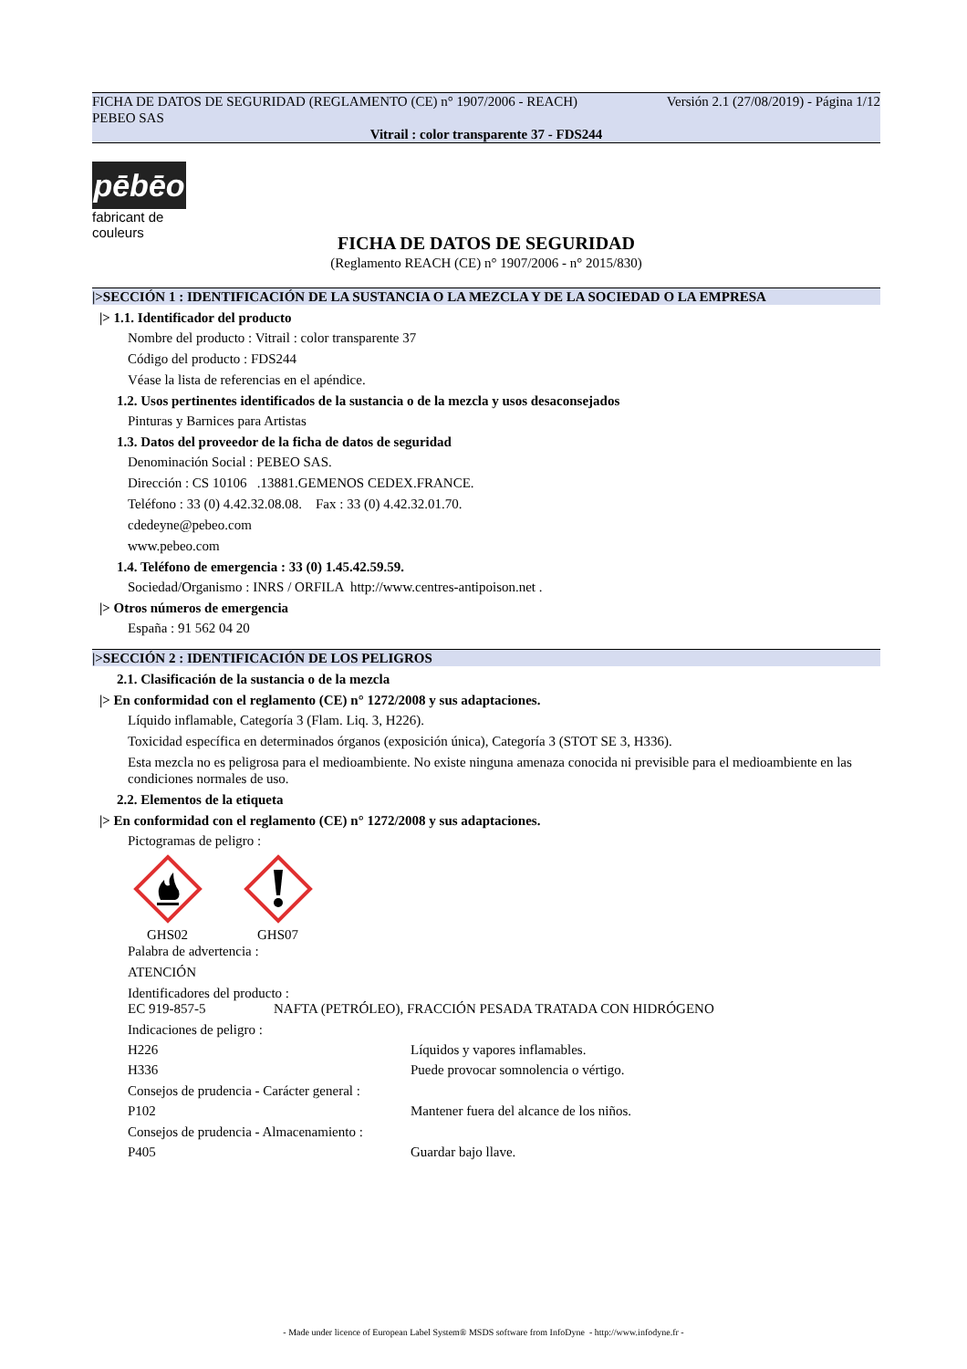FICHA DE DATOS DE SEGURIDAD (REGLAMENTO (CE) n° 1907/2006 - REACH) Versión 2.1 (27/08/2019) - Página 1/12
PEBEO SAS
Vitrail : color transparente 37 - FDS244
pēbēo
fabricant de couleurs
FICHA DE DATOS DE SEGURIDAD
(Reglamento REACH (CE) n° 1907/2006 - n° 2015/830)
|>SECCIÓN 1 : IDENTIFICACIÓN DE LA SUSTANCIA O LA MEZCLA Y DE LA SOCIEDAD O LA EMPRESA
|> 1.1. Identificador del producto
Nombre del producto : Vitrail : color transparente 37
Código del producto : FDS244
Véase la lista de referencias en el apéndice.
1.2. Usos pertinentes identificados de la sustancia o de la mezcla y usos desaconsejados
Pinturas y Barnices para Artistas
1.3. Datos del proveedor de la ficha de datos de seguridad
Denominación Social : PEBEO SAS.
Dirección : CS 10106 .13881.GEMENOS CEDEX.FRANCE.
Teléfono : 33 (0) 4.42.32.08.08. Fax : 33 (0) 4.42.32.01.70.
cdedeyne@pebeo.com
www.pebeo.com
1.4. Teléfono de emergencia : 33 (0) 1.45.42.59.59.
Sociedad/Organismo : INRS / ORFILA http://www.centres-antipoison.net .
|> Otros números de emergencia
España : 91 562 04 20
|>SECCIÓN 2 : IDENTIFICACIÓN DE LOS PELIGROS
2.1. Clasificación de la sustancia o de la mezcla
|> En conformidad con el reglamento (CE) n° 1272/2008 y sus adaptaciones.
Líquido inflamable, Categoría 3 (Flam. Liq. 3, H226).
Toxicidad específica en determinados órganos (exposición única), Categoría 3 (STOT SE 3, H336).
Esta mezcla no es peligrosa para el medioambiente. No existe ninguna amenaza conocida ni previsible para el medioambiente en las condiciones normales de uso.
2.2. Elementos de la etiqueta
|> En conformidad con el reglamento (CE) n° 1272/2008 y sus adaptaciones.
Pictogramas de peligro :
GHS02
GHS07
Palabra de advertencia :
ATENCIÓN
Identificadores del producto :
EC 919-857-5 NAFTA (PETRÓLEO), FRACCIÓN PESADA TRATADA CON HIDRÓGENO
Indicaciones de peligro :
H226 Líquidos y vapores inflamables.
H336 Puede provocar somnolencia o vértigo.
Consejos de prudencia - Carácter general :
P102 Mantener fuera del alcance de los niños.
Consejos de prudencia - Almacenamiento :
P405 Guardar bajo llave.
- Made under licence of European Label System® MSDS software from InfoDyne - http://www.infodyne.fr -